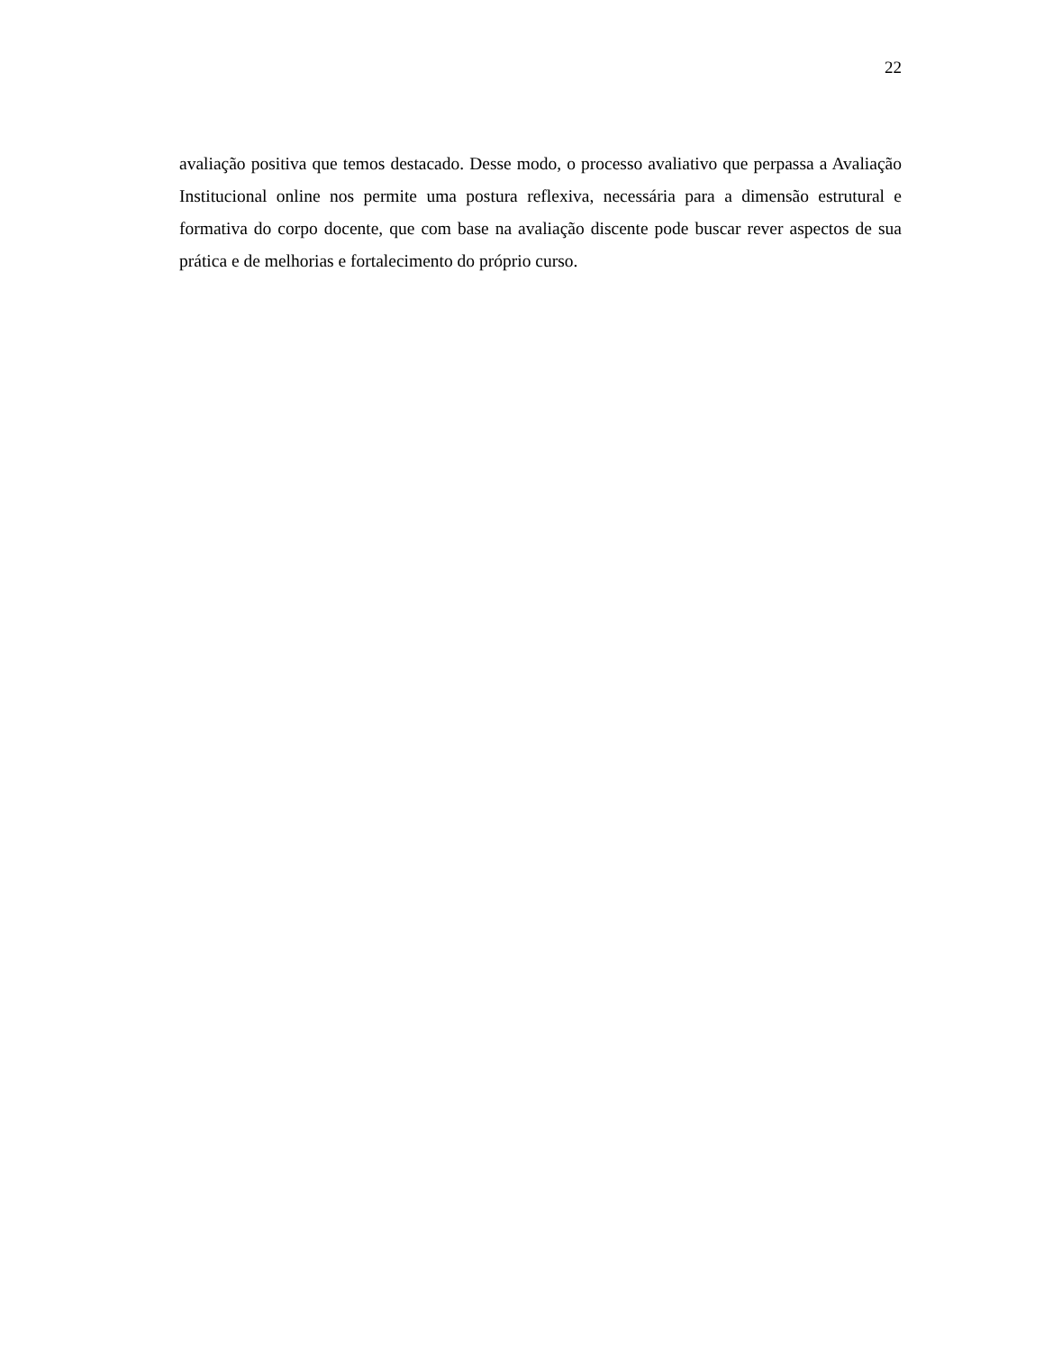22
avaliação positiva que temos destacado. Desse modo, o processo avaliativo que perpassa a Avaliação Institucional online nos permite uma postura reflexiva, necessária para a dimensão estrutural e formativa do corpo docente, que com base na avaliação discente pode buscar rever aspectos de sua prática e de melhorias e fortalecimento do próprio curso.